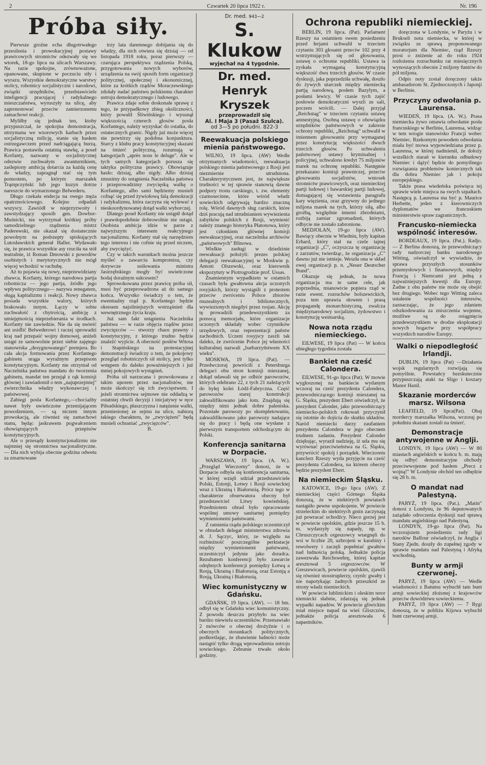2 Czwartek 20 lipca 1922 r. Nr. 196
Próba siły.
Pierwsze groźne echa długotrwałego przesilenia i prowokacyjnej postawy prawicowych stronnictw odezwały się we wtorek, 18-go lipca na ulicach Warszawy. Na razie spokojne, zrównoważone, opanowane, skupione w poczuciu siły i wyrazu. Wszystkie demokratyczne warstwy stolicy, robotnicy socjalistyczni i narodowi, związki urzędników, przedstawiciele inteligencji pracującej i radykalnego mieszczaństwa, wyruszyły na ulicę, aby zaprotestować przeciw zamierzonemu zamachowi reakcji.
Myliłby się jednak ten, ktoby przypuszczał, że spokojna demonstracja, utrzymana we wzorowych karbach przez socjalistyczną milicję, stanie się hasłem ostrzegawczem przed nadciągającą burzą. Prawica postawiła ostatnią stawkę, a poseł Korfanty, nazwany w socjalistycznej odezwie zuchwałym awanturnikiem, zaślepiony ambicją dotarcia za każdą cenę do władzy, zapragnął stać się tym pomostem, po którym marszałek Trąmpczyński lub jego kuzyn dotrze nareszcie do wymarzonego Belwederu.
Długo czekała endecja na swego męża opatrznościowego. Kolejno odpadali wszyscy. Zawiódł w nieprzyzwoity i zawstydzający sposób gen. Dowbor-Muśnicki, nie wytrzymał krótkiej próby samodzielnego rządzenia mistrz Paderewski, nie okazał się dostatecznie powolnym na podszepty spiskujących Lutosławskich generał Haller. Wydawało się, że prawica wszystkie asy rzuciła na stół teatralnie, iż Roman Dmowski z powodów osobistych i merytorycznych nie mógł więcej wchodzić w rachubę.
Aż tu pojawia się nowy, nieprzewidziany zbawca. Korfanty, którego narodowa partja robotnicza — jego partja, źródło jego wpływu politycznego— nazywa renegatem, sługą kapitalizmu i reakcji. Nowy zbawca posiada wszystkie walory, których brakowało innym. Łączy w sobie zuchwałość z chytrością, ambicję z umiejętnością nieprzebierania w środkach. Korfanty nie zawiedzie. Nie da się uwieść ani usidlić Belwederowi i raczej sprowadzi kraj nad przepaść wojny domowej, aniżeli ustąpi ze samowolnie przez siebie zajętego stanowiska „desygnowanego" premjera. Bo cała akcja formowania przez Korfantego gabinetu urąga wyraźnym przepisom konstytucyjnym. Korfanty nie otrzymał od Naczelnika państwa mandatu do tworzenia gabinetu, mandat ten przejął z rąk komisji głównej i zawiadomił o tem „najuprzejmiej" zwierzchnika władzy wykonawczej i państwowej.
Zabiegi posła Korfantego,—chociażby nawet były uwieńczone przemijającem powodzeniem, — są niczem innym prowokacją, ale również się zamachowi stanu, będąc jaskrawem pogwałceniem obowiązujących przepisów konstytucyjnych.
Ale o przesądy konstytucjonalizmu nie najmniej się stronnictwa nacjonalistyczne. — Dla nich wybija obecnie godzina odwetu za zmarnowane
trzy lata daremnego dobijania się do władzy, dla nich otwiera się dzisiaj — od listopada 1918 roku, poraz pierwszy — czarująca perspektywa rządzenia Polską, przygotowania nowych wyborów, urządzenia na swój sposób form organizacji politycznej, społecznej i ekonomicznej, które za krótkich rządów Moraczewskiego zdołały nadać państwu polskiemu charakter ustroju demokratycznego i ludowego.
Prawica zdaje sobie doskonale sprawę z tego, że przypadkowy zbieg okoliczności, który powalił Śliwińskiego i wysunął większością czterech głosów posła Korfantego, należy wyzyskać do ostatka, do ostatecznych granic. Nigdy już może więcej nie powtórzy się podobna konjunktura. Starcy z klubu pracy konstytucyjnej skazani na śmierć polityczną, rozumują w kategorjach „après nous le deluge". Ale w tych samych kategorjach porusza się taktyka polityczna prawicy. Obowiązuje hasło: dzisiaj, albo nigdy. Albo dzisiaj zmusimy do ustąpienia Naczelnika państwa i przeprowadzimy zwycięską walkę o Korfantego, albo sami będziemy musieli cofnąć się przed żywiołową falą demokracji i radykalizmu, która zaczyna się wylewać z nieskoordynowanej dotąd walki wyborczej.
Dlatego poseł Korfanty nie ustąpił dotąd i prawdopodobnie dobrowolnie nie ustąpi. Osobista ambicja idzie w parze z najwyższym interesem reakcyjnego nacjonalizmu. Korfanty stał się narzędziem tego interesu i nie cofnie się przed niczem, aby zwyciężyć.
Czy w takich warunkach można jeszcze myśleć o zawarciu kompromisu, czy dorywcze usiłowania ministra Jasirzębskiego mogły być uwieńczone bodaj doraźnym sukcesem?
Sprowokowana przez prawicę próba sił, musi być przeprowadzona aż do samego końca. Wszystko świadczy o tem, że ewentualny rząd p. Korfantego będzie okresem najsilniejszych wstrząśnień dla wewnętrznego życia kraju.
Już sam fakt ustąpienia Naczelnika państwa — w razie objęcia rządów przez zwycięzców — stworzy chaos prawny i konstytucyjny, z którego trudno będzie znaleźć wyjście. A obecność posłów Witosa i Stapińskiego na protestacyjnej demonstracji świadczy o tem, że pokojowy przegląd robotniczych sił stolicy, jest tylko wstępem do daleko poważniejszych i już mniej pokojowych wystąpień.
Próba sił narzucana i prowokowana z takim uporem przez nacjonalistów, nie może skończyć się ich zwycięstwem. I jeżeli stronnictwa sejmowe nie oddadzą w ostatniej chwili decyzji i inicjatywy w ręce Piłsudskiego, płaszczyzna i natężenie walki, przeniesionej ze sejmu na ulice, nabiorą takiego charakteru, że „zwyciężeni" będą musieli ochraniać „zwycięzców".
B.
Dr. med. 943—2
S. Klukow
wyjechał na 4 tygodnie.
Dr. med. Henryk Kryszek
przeprowadził się
Al. I Maja 3 (Pasaż Szulca).
od 3—5 po południ. 822-3
Reewakuacja polskiego mienia państwowego.
WILNO, 19 lipca. (AW) Wedle otrzymanych wiadomości, reewakuacja polskiego mienia państwowego z Rosji jest niezmiernie utrudniona. Charakterystycznem jest, że największe trudności w tej sprawie stanowią dawne podpory tronu carskiego, t. zw. elementy czarnosecinne, które wśród władz sowieckich odgrywają bardzo znaczną rolę. Wśród dawnych sług carskich, które dziś pracują nad utrudnianiem wywiezienia zabytków polskich z Rosji, wymienić należy znanego historyka Płatonowa, który jest członkiem głównej komisji reewakuacyjnej, oraz naczelnika archiwów „państwowych" Blinowa.
Wielkie zasługi w dziedzinie reewakuacji położyli: prezes polskiej delegacji reewakuacyjnej w Moskwie p. Antoni Olszewski, oraz kierownik ekspozytury w Piotrogrodzie prof. Ussas.
Znamiennym wypadkiem w ostatnich czasach była gwałtowna akcja uczonych rosyjskich, którzy wystąpili z protestem przeciw zwróceniu Polsce zbiorów muzealnych i bibliotecznych, wywiezionych niegdyś przez rosjan. Akcję tę prowadzili przedewszystkiem za pomocą memorjału, które organizacje uczonych składały wobec czynników urzędowych, oraz reprezentacji państw zachodnich. Uczeni rosyjscy zaszli tak daleko, że zwrócenie Polsce jej własności kulturalnej nazwali „barbarzyństwem XX wieku".
MOSKWA, 19 lipca. (Pat). — Przedwczoraj powrócili z Petersburga delegaci obu stron komisji mieszanej, dokąd udawali się po odbiór parowozów, których odebrano 22, z tych 21 należących do byłej kolei Łódź-Fabryczna. Część parowozów starej konstrukcji zakwalifikowano jako łom. Znajdują się między nimi jednak dobre paleniska. Pozostałe parowozy po skompletowaniu, zakwalifikowano jako parowozy nadające się do pracy i będą one wysłane z pierwszym transportem odchodzącym do Polski.
Konferencja sanitarna w Dorpacie.
WARSZAWA, 19 lipca. (A. W.). „Przegląd Wieczorny" donosi, że w Dorpacie odbyła się konferencja sanitarna, w której wzięli udział przedstawiciele Polski, Estonji, Łotwy i Rosji sowieckiej wraz z Ukrainą i Białorusią. Prócz tego w charakterze obserwatora obecny był przedstawiciel Litwy kowieńskiej. Przedmiotem obrad było opracowanie wspólnej umowy sanitarnej pomiędzy wymienionemi państwami.
Z ramienia rządu polskiego uczestniczył w obradach delegat ministerstwa zdrowia dr. J. Sączyc, który, ze względu na rozbieżność poszczególne perktatacje między wymienionemi państwami, uczestniczył jedynie jako doradca. Rezultatem konferencji było zawarcie odrębnych konferencji pomiędzy Łotwą a Rosją, Ukrainą i Białorusią, oraz Estonją a Rosją, Ukrainą i Białorusią.
Wiec komunistyczny w Gdańsku.
GDAŃSK, 19 lipca. (AW). — 18 bm. odbył się w Gdańsku wiec komunistyczny. Z powodu deszczu przybyło na wiec bardzo niewielu uczestników. Przemawiało 2 mówców o obecnej drożyźnie i o obecnych stosunkach politycznych, podkreślając, że zbawienie ludności może nastąpić tylko drogą wprowadzenia ustroju sowieckiego. Zebranie trwało około godziny.
Ochrona republiki niemieckiej.
BERLIN, 19 lipca. (Pat). Parlament Rzeszy na ostatniem swem posiedzeniu przed ferjami uchwalił w trzeciem czytaniu 303 głosami przeciw 102 przy 4 wstrzymujących się od głosowania, ustawę o ochronie republiki. Ustawa ta zyskała wymaganą konstytucyjną większość dwu trzecich głosów. W czasie dyskusji, jaka poprzedziła uchwałę, doszło do żywych utarczek między niemiecką partją narodową, posłem Bazylym, a posłami lewicy. W czasie tych zajść posłowie demokratyczni wyszli ze sali, poczem wrócili. — Dalej przyjął „Reichstag" w trzeciem czytaniu ustawę amnestyjną. Osobną ustawę o obowiązku urzędników państwowych w zakresie ochrony republiki, „Reichstag" uchwalił w imiennem głosowaniu przy wymaganej przez konstytucję większości dwuch trzecich głosów. Po uchwaleniu państwowej ustawy kryminalnej i policyjnej, uchwalono kredyt 75 miljonów marek na ochronę republiki. Następnie przekazano komisji prawniczej, przeciw głosowaniu socjalistów, wniosek stronnictw prawicowych, oraz niemieckiej partji ludowej i bawarskiej partji ludowej, domagającej się wstawienia paragrafu kary więzienia, oraz grzywny do jednego miljona marek na tych, którzy siłą, albo groźbą, względnie innemi zbrodniami, rozbiją zamiar zgromadzeń, których odbycie nie zostało zabronione.
MEDJOLAN, 19-go lipca (AW). Bawiący obecnie w Wiedniu, były kapitan Erhard, który stał na czele tajnej organizacji „C", oczyszcza tę organizację z zarzutów, twierdząc, że organizacja „C" dawno już nie istnieje. Weszła ona w skład owej organizacji p. n. „Neuer Deutscher Bund".
Okazuje się jednak, że nowa organizacja ma te same cele, jak poprzednia, mianowicie popiera rząd w razie ewent. rozruchów bolszewickich, poza tem uprawia słowem i prasą propagandę monarchistyczną, zwalcza międzynarodowy socjalizm, żydowstwo i konstytucję weimarską.
Nowa nota rządu niemieckiego.
EILWESE, 19 lipca (Pat) — W końcu ubiegłego tygodnia została
Bankiet na cześć Calondera.
EILWESE, 91-go lipca (Pat). W mowie wygłoszonej na bankiecie wydanym wczoraj na cześć prezydenta Calondera, przewodniczącego komisji mieszanej na G. Śląsku, prezydent Ebert oświadczył, że prezydent Calonder, jako przewodniczący niemiecko-polskich rokowań przyczynił się istotnie do dojścia do skutku układów. Naród niemiecki darzy zaufaniem prezydenta Calondera w jego obecnem trudnem zadaniu. Prezydent Calonder dziękując, wyraził nadzieję, iż uda mu się wyrównać przeciwieństwa na G. Śląsku, przywrócić spokój i porządek. Wieczorem kanclerz Rzeszy wyda przyjęcie na cześć prezydenta Calondera, na którem obecny będzie prezydent Ebert.
Na niemieckim Śląsku.
KATOWICE, 19-go lipca (AW). Z niemieckiej części Górnego Śląska donoszą, że w niektórych powiatach nastąpiło pewne uspokojenie. W powiecie strzeleckim do niektórych gmin zaczynają już powracać uchodźcy. Nieco gorzej jest w powiecie opolskim, gdzie jeszcze 15 b. m. wydarzyły się napady, np. w Chruszczycach orgeszowcy wtargnęli do wsi w liczbie 20, uzbrojeni w karabiny i rewolwery i zaczęli popełniać gwałtów nad ludnością polską. Jednakże policja zawezwała Reichswehrę, której kapitan aresztował 5 orgeszowców. W Greszewicach, powiecie opolskim, zjawili się również stosstruplerzy, czynlc gwałty i nie napotykając żadnych przeszkód ze strony władz niemieckich.
W powiecie lublinickim i oleskim teror niemiecki słabnie, zdarzają się jednak wypadki napadów. W powiecie gliwickim miał miejsce napad na wieś Gliszczów, jednakże policja aresztowała 6 napastników.
doręczona w Londynie, w Paryżu i w Brukseli nota niemiecka, w której w związku ze sprawą proponowanego moratorjum dla Niemiec, rząd Rzeszy prosi o zniżenie aż do roku 1924 rozłożenia rozrachunku rat miesięcznych wynoszących obecnie 2 miljony funtów do pół miljona.
Odpis noty został doręczony także ambasadorom St. Zjednoczonych i Japonji w Berlinie.
Przyczyny odwołania p. Laurensa.
WIEDEŃ, 19 lipca. (A. W.). Prasa niemiecka żywo omawia odwołanie posła francuskiego w Berlinie, Laurensa, widząc w tem wrogie stanowisko Francji wobec Niemiec. Rzekomym powodem odwołania miała być mowa wypowiedziana przez p. Laurensa, w której nadmienił, że dołoży wszelkich starań w kierunku odbudowy Niemiec i dążyć będzie do pomyślnego rozwiązania problemów koniecznych tak dla dobra Niemiec jak i pokoju europejskiego.
Także prasa wiedeńska poświęca tej sprawie wiele miejsca na swych szpaltach. Następcą p. Laurensa ma być p. Maurice Herbette, jeden z kierowniczych dyplomatów we francuskiem ministerstwie spraw zagranicznych.
Francusko-niemiecka wspólność interesów.
BORDEAUX, 19 lipca. (Pat.). Radjo. — Z Berlina donoszą, że przewodniczący rady nadzorczej banku narodowego Witting, oświadczył w wywiadzie, że sprawa przyszłych stosunków przemysłowych i finansowych, między Francją i Niemcami jest jedną z najważniejszych kwestji dla Europy. Żadne z obu państw nie może się obejść bez drugiego. Wobec tego Witting zaleca ustalenie wspólności interesów, zaznaczając, że jego zdaniem odszkodowania za zniszczenia wojenne, możliwe są do osiągnięcia przedewszystkiem w drodze eksploatacji nowych bogactw przy współpracy wszystkich narodów Europy.
Walki o niepodległość Irlandji.
DUBLIN, 19 lipca (Pat) —Działania wojsk regularnych rozwijają się pomyślnie. Powstańcy bezskutecznie przypuszczają ataki na Sligo i koszary Manor Hanil.
Skazanie morderców marsz. Wilsona
LEAFIELD, 19 lipca(Pat). Obaj mordercy marszałka Wilsona, wczoraj po południu skazani zostali na śmierć.
Demonstracje antywojenne w Anglji.
LONDYN, 19 lipca (AW) — W 80 miastach angielskich w końcu b. m. mają się odbyć demonstracyjne obchody przeciwwojenne pod hasłem „Precz z wojną!" W Londynie obchód ten odbędzie się 28 b. m.
O mandat nad Palestyną.
PARYŻ, 19 lipca. (Pat.). „Matin" donosi z Londynu, że 96 deputowanych zażądało odroczenia dyskusji nad sprawą mandatu angielskiego nad Palestyną.
LONDYN, 19-go lipca (Pat). Na wczorajszem posiedzeniu rady ligi narodów Balfour oświadczył, że Anglja i Stany Zjedn. doszły do zupełnej zgody w sprawie mandatu nad Palestyną i Afryką wschodnią.
Bunty w armji czerwonej.
PARYŻ, 19 lipca (AW) — Wedle wiadomości z Batumu wybuchł tam bunt armji sowieckiej złożonej z krajowców przeciw dowództwu sowieckiemu.
PARYŻ, 19 lipca (AW) — 7 Rygi donoszą, że w pobliżu Kijowa wybuchł bunt czerwonej armji.